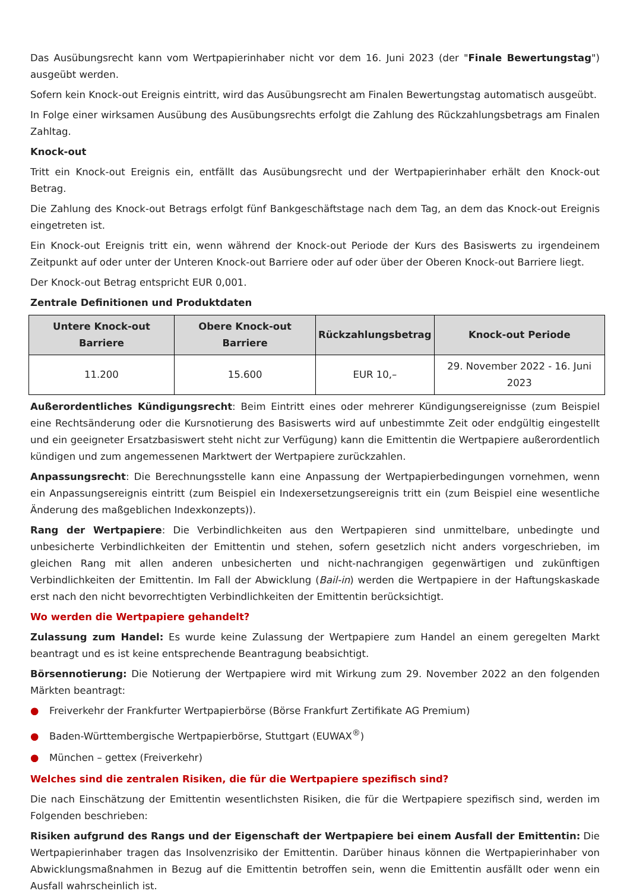Das Ausübungsrecht kann vom Wertpapierinhaber nicht vor dem 16. Juni 2023 (der "Finale Bewertungstag") ausgeübt werden.
Sofern kein Knock-out Ereignis eintritt, wird das Ausübungsrecht am Finalen Bewertungstag automatisch ausgeübt.
In Folge einer wirksamen Ausübung des Ausübungsrechts erfolgt die Zahlung des Rückzahlungsbetrags am Finalen Zahltag.
Knock-out
Tritt ein Knock-out Ereignis ein, entfällt das Ausübungsrecht und der Wertpapierinhaber erhält den Knock-out Betrag.
Die Zahlung des Knock-out Betrags erfolgt fünf Bankgeschäftstage nach dem Tag, an dem das Knock-out Ereignis eingetreten ist.
Ein Knock-out Ereignis tritt ein, wenn während der Knock-out Periode der Kurs des Basiswerts zu irgendeinem Zeitpunkt auf oder unter der Unteren Knock-out Barriere oder auf oder über der Oberen Knock-out Barriere liegt.
Der Knock-out Betrag entspricht EUR 0,001.
Zentrale Definitionen und Produktdaten
| Untere Knock-out Barriere | Obere Knock-out Barriere | Rückzahlungsbetrag | Knock-out Periode |
| --- | --- | --- | --- |
| 11.200 | 15.600 | EUR 10,– | 29. November 2022 - 16. Juni 2023 |
Außerordentliches Kündigungsrecht: Beim Eintritt eines oder mehrerer Kündigungsereignisse (zum Beispiel eine Rechtsänderung oder die Kursnotierung des Basiswerts wird auf unbestimmte Zeit oder endgültig eingestellt und ein geeigneter Ersatzbasiswert steht nicht zur Verfügung) kann die Emittentin die Wertpapiere außerordentlich kündigen und zum angemessenen Marktwert der Wertpapiere zurückzahlen.
Anpassungsrecht: Die Berechnungsstelle kann eine Anpassung der Wertpapierbedingungen vornehmen, wenn ein Anpassungsereignis eintritt (zum Beispiel ein Indexersetzungsereignis tritt ein (zum Beispiel eine wesentliche Änderung des maßgeblichen Indexkonzepts)).
Rang der Wertpapiere: Die Verbindlichkeiten aus den Wertpapieren sind unmittelbare, unbedingte und unbesicherte Verbindlichkeiten der Emittentin und stehen, sofern gesetzlich nicht anders vorgeschrieben, im gleichen Rang mit allen anderen unbesicherten und nicht-nachrangigen gegenwärtigen und zukünftigen Verbindlichkeiten der Emittentin. Im Fall der Abwicklung (Bail-in) werden die Wertpapiere in der Haftungskaskade erst nach den nicht bevorrechtigten Verbindlichkeiten der Emittentin berücksichtigt.
Wo werden die Wertpapiere gehandelt?
Zulassung zum Handel: Es wurde keine Zulassung der Wertpapiere zum Handel an einem geregelten Markt beantragt und es ist keine entsprechende Beantragung beabsichtigt.
Börsennotierung: Die Notierung der Wertpapiere wird mit Wirkung zum 29. November 2022 an den folgenden Märkten beantragt:
● Freiverkehr der Frankfurter Wertpapierbörse (Börse Frankfurt Zertifikate AG Premium)
● Baden-Württembergische Wertpapierbörse, Stuttgart (EUWAX<sup>®</sup>)
● München – gettex (Freiverkehr)
Welches sind die zentralen Risiken, die für die Wertpapiere spezifisch sind?
Die nach Einschätzung der Emittentin wesentlichsten Risiken, die für die Wertpapiere spezifisch sind, werden im Folgenden beschrieben:
Risiken aufgrund des Rangs und der Eigenschaft der Wertpapiere bei einem Ausfall der Emittentin: Die Wertpapierinhaber tragen das Insolvenzrisiko der Emittentin. Darüber hinaus können die Wertpapierinhaber von Abwicklungsmaßnahmen in Bezug auf die Emittentin betroffen sein, wenn die Emittentin ausfällt oder wenn ein Ausfall wahrscheinlich ist.